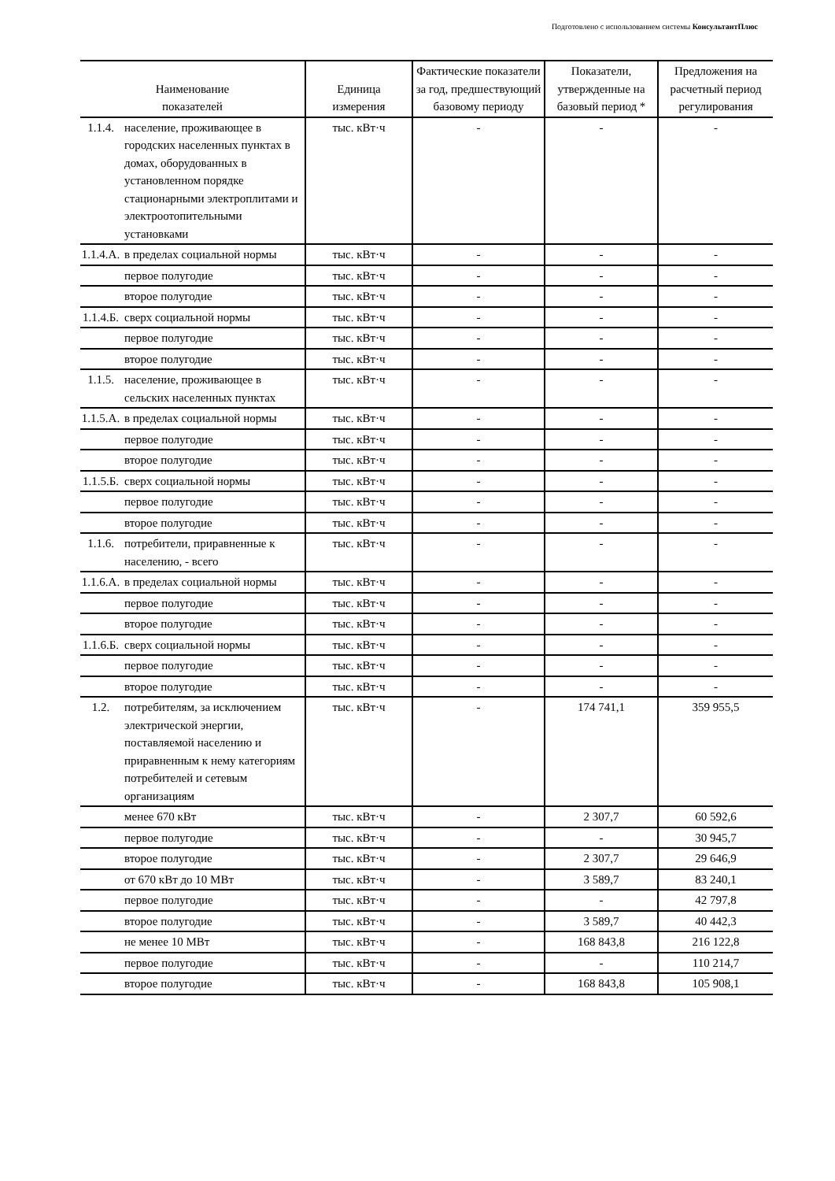Подготовлено с использованием системы КонсультантПлюс
| Наименование показателей | | Единица измерения | Фактические показатели за год, предшествующий базовому периоду | Показатели, утвержденные на базовый период * | Предложения на расчетный период регулирования |
| --- | --- | --- | --- | --- | --- |
| 1.1.4. | население, проживающее в городских населенных пунктах в домах, оборудованных в установленном порядке стационарными электроплитами и электроотопительными установками | тыс. кВт·ч | - | - | - |
| 1.1.4.А. | в пределах социальной нормы | тыс. кВт·ч | - | - | - |
| | первое полугодие | тыс. кВт·ч | - | - | - |
| | второе полугодие | тыс. кВт·ч | - | - | - |
| 1.1.4.Б. | сверх социальной нормы | тыс. кВт·ч | - | - | - |
| | первое полугодие | тыс. кВт·ч | - | - | - |
| | второе полугодие | тыс. кВт·ч | - | - | - |
| 1.1.5. | население, проживающее в сельских населенных пунктах | тыс. кВт·ч | - | - | - |
| 1.1.5.А. | в пределах социальной нормы | тыс. кВт·ч | - | - | - |
| | первое полугодие | тыс. кВт·ч | - | - | - |
| | второе полугодие | тыс. кВт·ч | - | - | - |
| 1.1.5.Б. | сверх социальной нормы | тыс. кВт·ч | - | - | - |
| | первое полугодие | тыс. кВт·ч | - | - | - |
| | второе полугодие | тыс. кВт·ч | - | - | - |
| 1.1.6. | потребители, приравненные к населению, - всего | тыс. кВт·ч | - | - | - |
| 1.1.6.А. | в пределах социальной нормы | тыс. кВт·ч | - | - | - |
| | первое полугодие | тыс. кВт·ч | - | - | - |
| | второе полугодие | тыс. кВт·ч | - | - | - |
| 1.1.6.Б. | сверх социальной нормы | тыс. кВт·ч | - | - | - |
| | первое полугодие | тыс. кВт·ч | - | - | - |
| | второе полугодие | тыс. кВт·ч | - | - | - |
| 1.2. | потребителям, за исключением электрической энергии, поставляемой населению и приравненным к нему категориям потребителей и сетевым организациям | тыс. кВт·ч | - | 174 741,1 | 359 955,5 |
| | менее 670 кВт | тыс. кВт·ч | - | 2 307,7 | 60 592,6 |
| | первое полугодие | тыс. кВт·ч | - | - | 30 945,7 |
| | второе полугодие | тыс. кВт·ч | - | 2 307,7 | 29 646,9 |
| | от 670 кВт до 10 МВт | тыс. кВт·ч | - | 3 589,7 | 83 240,1 |
| | первое полугодие | тыс. кВт·ч | - | - | 42 797,8 |
| | второе полугодие | тыс. кВт·ч | - | 3 589,7 | 40 442,3 |
| | не менее 10 МВт | тыс. кВт·ч | - | 168 843,8 | 216 122,8 |
| | первое полугодие | тыс. кВт·ч | - | - | 110 214,7 |
| | второе полугодие | тыс. кВт·ч | - | 168 843,8 | 105 908,1 |